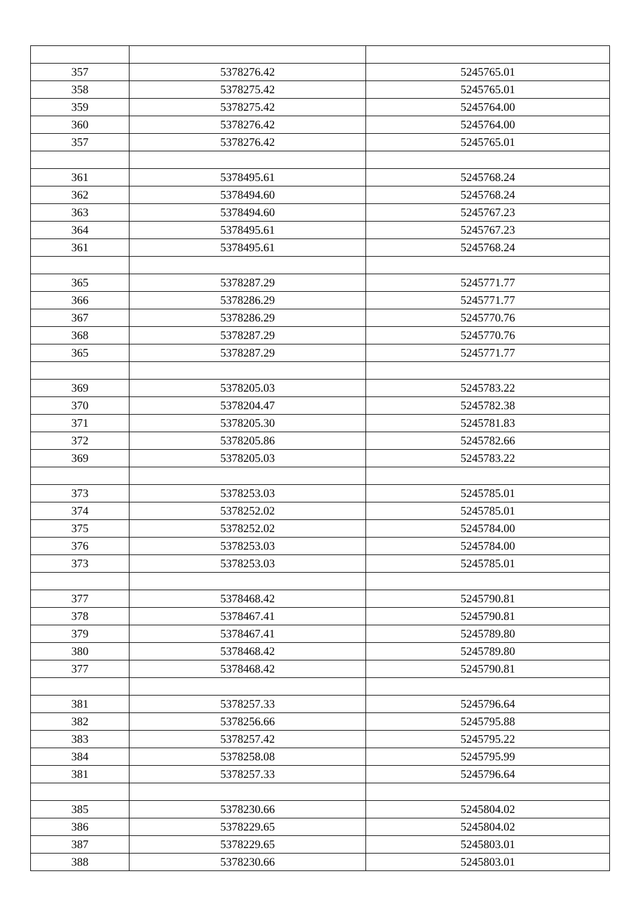| 357 | 5378276.42 | 5245765.01 |
| 358 | 5378275.42 | 5245765.01 |
| 359 | 5378275.42 | 5245764.00 |
| 360 | 5378276.42 | 5245764.00 |
| 357 | 5378276.42 | 5245765.01 |
| 361 | 5378495.61 | 5245768.24 |
| 362 | 5378494.60 | 5245768.24 |
| 363 | 5378494.60 | 5245767.23 |
| 364 | 5378495.61 | 5245767.23 |
| 361 | 5378495.61 | 5245768.24 |
| 365 | 5378287.29 | 5245771.77 |
| 366 | 5378286.29 | 5245771.77 |
| 367 | 5378286.29 | 5245770.76 |
| 368 | 5378287.29 | 5245770.76 |
| 365 | 5378287.29 | 5245771.77 |
| 369 | 5378205.03 | 5245783.22 |
| 370 | 5378204.47 | 5245782.38 |
| 371 | 5378205.30 | 5245781.83 |
| 372 | 5378205.86 | 5245782.66 |
| 369 | 5378205.03 | 5245783.22 |
| 373 | 5378253.03 | 5245785.01 |
| 374 | 5378252.02 | 5245785.01 |
| 375 | 5378252.02 | 5245784.00 |
| 376 | 5378253.03 | 5245784.00 |
| 373 | 5378253.03 | 5245785.01 |
| 377 | 5378468.42 | 5245790.81 |
| 378 | 5378467.41 | 5245790.81 |
| 379 | 5378467.41 | 5245789.80 |
| 380 | 5378468.42 | 5245789.80 |
| 377 | 5378468.42 | 5245790.81 |
| 381 | 5378257.33 | 5245796.64 |
| 382 | 5378256.66 | 5245795.88 |
| 383 | 5378257.42 | 5245795.22 |
| 384 | 5378258.08 | 5245795.99 |
| 381 | 5378257.33 | 5245796.64 |
| 385 | 5378230.66 | 5245804.02 |
| 386 | 5378229.65 | 5245804.02 |
| 387 | 5378229.65 | 5245803.01 |
| 388 | 5378230.66 | 5245803.01 |